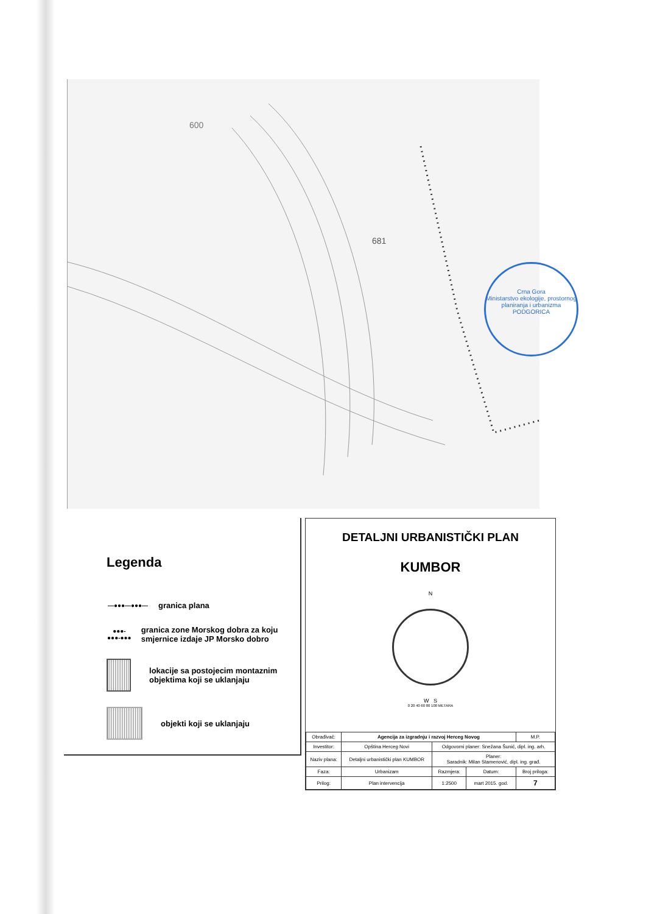681
600
Crna Gora
Ministarstvo ekologije, prostornog planiranja i urbanizma
PODGORICA
Legenda
—●●●—●●●—
granica plana
●●●-●●●-●●●
granica zone Morskog dobra za koju smjernice izdaje JP Morsko dobro
lokacije sa postojecim montaznim objektima koji se uklanjaju
objekti koji se uklanjaju
DETALJNI URBANISTIČKI PLAN
KUMBOR
N
W S
0 20 40 60 80 100 METARA
| Obrađivač: | Agencija za izgradnju i razvoj Herceg Novog | | | M.P. |
| Investitor: | Opština Herceg Novi | Odgovorni planer: Snežana Šunić, dipl. ing. arh. | | |
| Naziv plana: | Detaljni urbanistički plan KUMBOR | Planer: Saradnik: Milan Stamenović, dipl. ing. građ. | | |
| Faza: | Urbanizam | Razmjera: | Datum: | Broj priloga: |
| Prilog: | Plan intervencija | 1:2500 | mart 2015. god. | 7 |